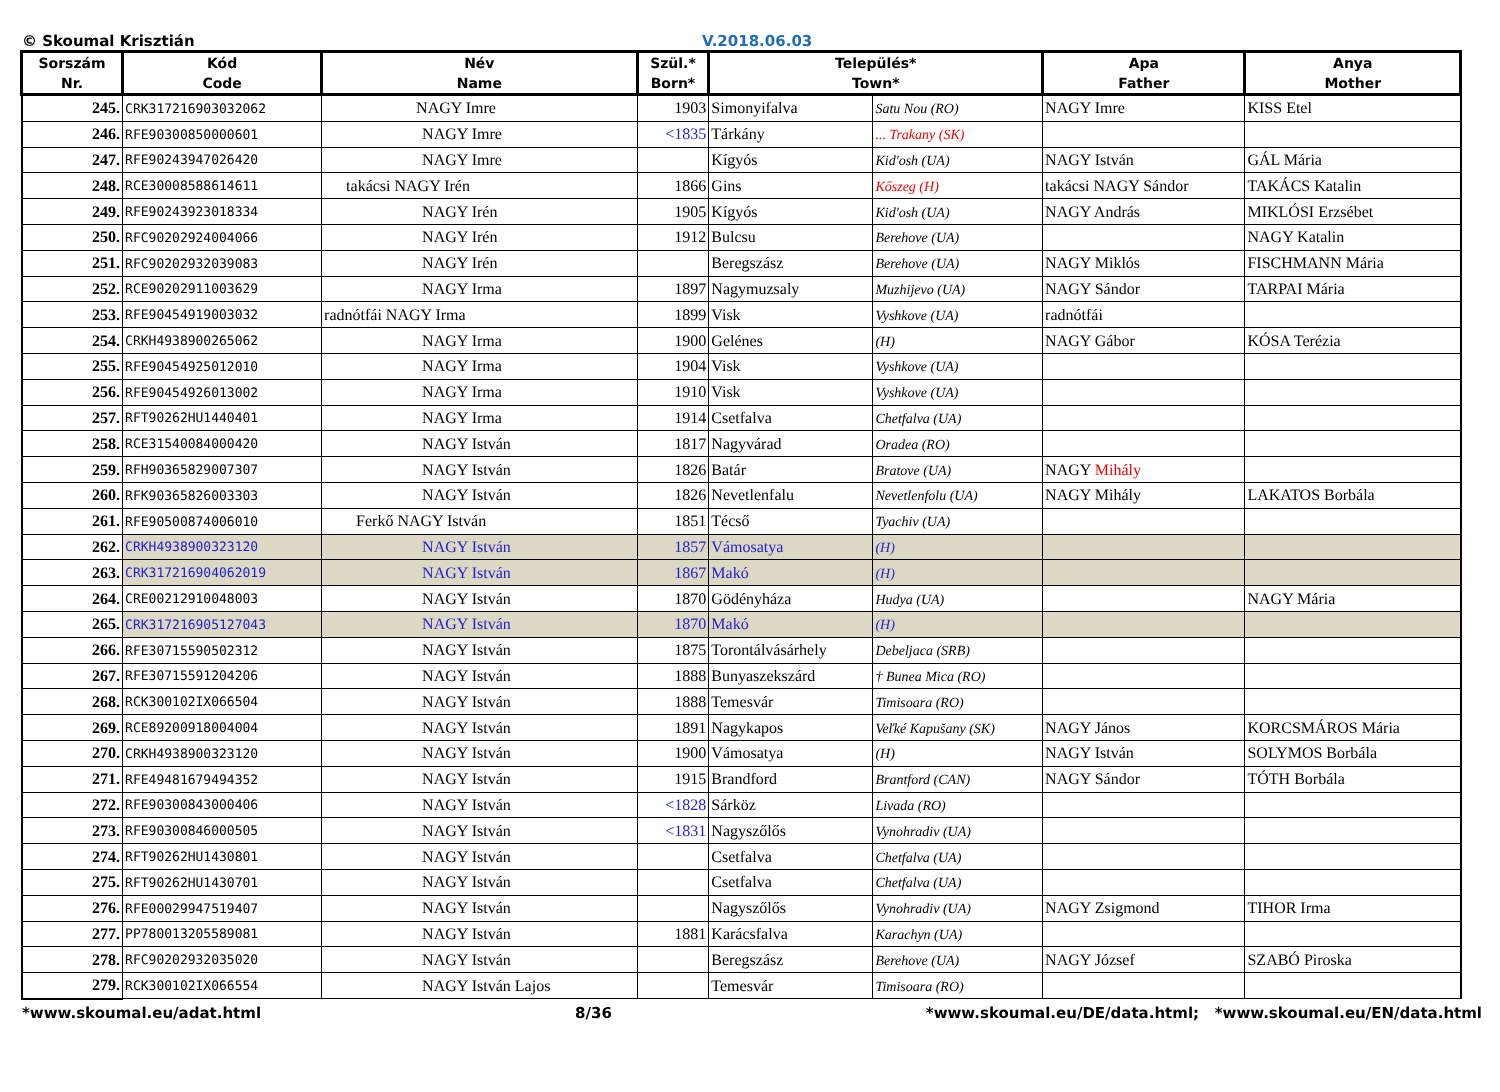© Skoumal Krisztián V.2018.06.03
| Sorszám Nr. | Kód Code | Név Name | Szül.* Born* | Település* Town* | | Apa Father | Anya Mother |
| --- | --- | --- | --- | --- | --- | --- | --- |
| 245. | CRK317216903032062 | NAGY Imre | 1903 | Simonyifalva | Satu Nou (RO) | NAGY Imre | KISS Etel |
| 246. | RFE90300850000601 | NAGY Imre | <1835 | Tárkány | ... Trakany (SK) | | |
| 247. | RFE90243947026420 | NAGY Imre | | Kígyós | Kid'osh (UA) | NAGY István | GÁL Mária |
| 248. | RCE30008588614611 | takácsi NAGY Irén | 1866 | Gins | Kőszeg (H) | takácsi NAGY Sándor | TAKÁCS Katalin |
| 249. | RFE90243923018334 | NAGY Irén | 1905 | Kígyós | Kid'osh (UA) | NAGY András | MIKLÓSI Erzsébet |
| 250. | RFC90202924004066 | NAGY Irén | 1912 | Bulcsu | Berehove (UA) | | NAGY Katalin |
| 251. | RFC90202932039083 | NAGY Irén | | Beregszász | Berehove (UA) | NAGY Miklós | FISCHMANN Mária |
| 252. | RCE90202911003629 | NAGY Irma | 1897 | Nagymuzsaly | Muzhijevo (UA) | NAGY Sándor | TARPAI Mária |
| 253. | RFE90454919003032 | radnótfái NAGY Irma | 1899 | Visk | Vyshkove (UA) | radnótfái | |
| 254. | CRKH4938900265062 | NAGY Irma | 1900 | Gelénes | (H) | NAGY Gábor | KÓSA Terézia |
| 255. | RFE90454925012010 | NAGY Irma | 1904 | Visk | Vyshkove (UA) | | |
| 256. | RFE90454926013002 | NAGY Irma | 1910 | Visk | Vyshkove (UA) | | |
| 257. | RFT90262HU1440401 | NAGY Irma | 1914 | Csetfalva | Chetfalva (UA) | | |
| 258. | RCE31540084000420 | NAGY István | 1817 | Nagyvárad | Oradea (RO) | | |
| 259. | RFH90365829007307 | NAGY István | 1826 | Batár | Bratove (UA) | NAGY Mihály | |
| 260. | RFK90365826003303 | NAGY István | 1826 | Nevetlenfalu | Nevetlenfolu (UA) | NAGY Mihály | LAKATOS Borbála |
| 261. | RFE90500874006010 | Ferkő NAGY István | 1851 | Técső | Tyachiv (UA) | | |
| 262. | CRKH4938900323120 | NAGY István | 1857 | Vámosatya | (H) | | |
| 263. | CRK317216904062019 | NAGY István | 1867 | Makó | (H) | | |
| 264. | CRE00212910048003 | NAGY István | 1870 | Gödényháza | Hudya (UA) | | NAGY Mária |
| 265. | CRK317216905127043 | NAGY István | 1870 | Makó | (H) | | |
| 266. | RFE30715590502312 | NAGY István | 1875 | Torontálvásárhely | Debeljaca (SRB) | | |
| 267. | RFE30715591204206 | NAGY István | 1888 | Bunyaszekszárd | † Bunea Mica (RO) | | |
| 268. | RCK300102IX066504 | NAGY István | 1888 | Temesvár | Timisoara (RO) | | |
| 269. | RCE89200918004004 | NAGY István | 1891 | Nagykapos | Veľké Kapušany (SK) | NAGY János | KORCSMÁROS Mária |
| 270. | CRKH4938900323120 | NAGY István | 1900 | Vámosatya | (H) | NAGY István | SOLYMOS Borbála |
| 271. | RFE49481679494352 | NAGY István | 1915 | Brandford | Brantford (CAN) | NAGY Sándor | TÓTH Borbála |
| 272. | RFE90300843000406 | NAGY István | <1828 | Sárköz | Livada (RO) | | |
| 273. | RFE90300846000505 | NAGY István | <1831 | Nagyszőlős | Vynohradiv (UA) | | |
| 274. | RFT90262HU1430801 | NAGY István | | Csetfalva | Chetfalva (UA) | | |
| 275. | RFT90262HU1430701 | NAGY István | | Csetfalva | Chetfalva (UA) | | |
| 276. | RFE00029947519407 | NAGY István | | Nagyszőlős | Vynohradiv (UA) | NAGY Zsigmond | TIHOR Irma |
| 277. | PP780013205589081 | NAGY István | 1881 | Karácsfalva | Karachyn (UA) | | |
| 278. | RFC90202932035020 | NAGY István | | Beregszász | Berehove (UA) | NAGY József | SZABÓ Piroska |
| 279. | RCK300102IX066554 | NAGY István Lajos | | Temesvár | Timisoara (RO) | | |
*www.skoumal.eu/adat.html 8/36 *www.skoumal.eu/DE/data.html; *www.skoumal.eu/EN/data.html